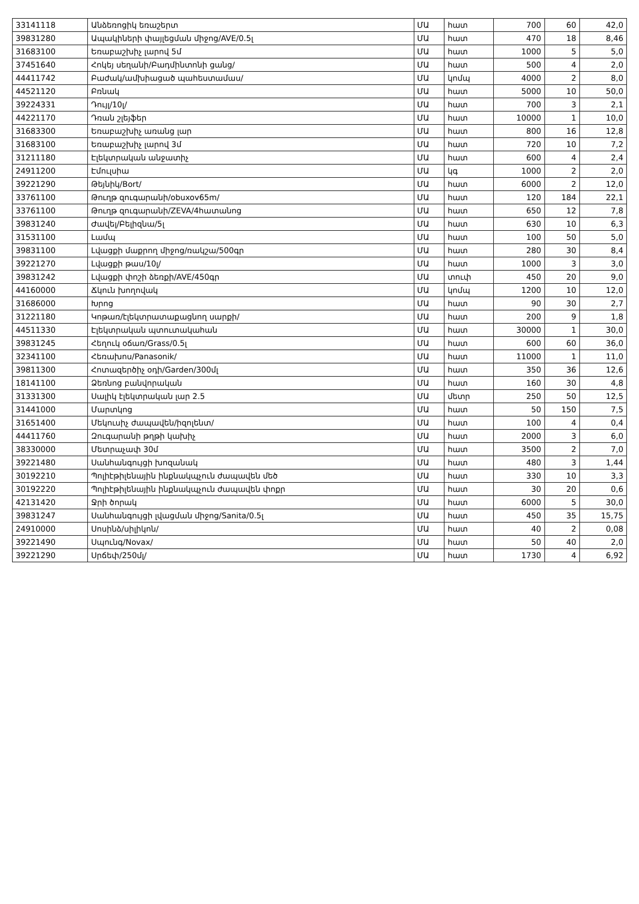| 33141118 | Անձեռոցիկ եռաշերտ | ՄԱ | հատ | 700 | 60 | 42,0 |
| 39831280 | Ապակիների փայլեցման միջոց/AVE/0.5լ | ՄԱ | հատ | 470 | 18 | 8,46 |
| 31683100 | Եռաբաշխիչ լարով 5մ | ՄԱ | հատ | 1000 | 5 | 5,0 |
| 37451640 | Հոկեյ սեղանի/Բադմինտոնի ցանց/ | ՄԱ | հատ | 500 | 4 | 2,0 |
| 44411742 | Բաժակ/ամխիացած պահեստամաս/ | ՄԱ | կոմպ | 4000 | 2 | 8,0 |
| 44521120 | Բռնակ | ՄԱ | հատ | 5000 | 10 | 50,0 |
| 39224331 | Դույլ/10լ/ | ՄԱ | հատ | 700 | 3 | 2,1 |
| 44221170 | Դռան շլեյֆեր | ՄԱ | հատ | 10000 | 1 | 10,0 |
| 31683300 | Եռաբաշխիչ առանց լար | ՄԱ | հատ | 800 | 16 | 12,8 |
| 31683100 | Եռաբաշխիչ լարով 3մ | ՄԱ | հատ | 720 | 10 | 7,2 |
| 31211180 | Էլեկտրական անջատիչ | ՄԱ | հատ | 600 | 4 | 2,4 |
| 24911200 | Էմուլսիա | ՄԱ | կգ | 1000 | 2 | 2,0 |
| 39221290 | Թեյնիկ/Bort/ | ՄԱ | հատ | 6000 | 2 | 12,0 |
| 33761100 | Թուղթ զուգարանի/obuxov65m/ | ՄԱ | հատ | 120 | 184 | 22,1 |
| 33761100 | Թուղթ զուգարանի/ZEVA/4հատանոց | ՄԱ | հատ | 650 | 12 | 7,8 |
| 39831240 | Ժավել/Բելիզնա/5լ | ՄԱ | հատ | 630 | 10 | 6,3 |
| 31531100 | Լամպ | ՄԱ | հատ | 100 | 50 | 5,0 |
| 39831100 | Լվացքի մաքրող միջոց/ռակշա/500գր | ՄԱ | հատ | 280 | 30 | 8,4 |
| 39221270 | Լվացքի թաս/10լ/ | ՄԱ | հատ | 1000 | 3 | 3,0 |
| 39831242 | Լվացքի փոշի ձեռքի/AVE/450գր | ՄԱ | տուփ | 450 | 20 | 9,0 |
| 44160000 | Ճկուն խողովակ | ՄԱ | կոմպ | 1200 | 10 | 12,0 |
| 31686000 | Խրոց | ՄԱ | հատ | 90 | 30 | 2,7 |
| 31221180 | Կոթառ/էլեկտրատաքացնող սարքի/ | ՄԱ | հատ | 200 | 9 | 1,8 |
| 44511330 | Էլեկտրական պտուտակահան | ՄԱ | հատ | 30000 | 1 | 30,0 |
| 39831245 | Հեղուկ օճառ/Grass/0.5լ | ՄԱ | հատ | 600 | 60 | 36,0 |
| 32341100 | Հեռախոս/Panasonik/ | ՄԱ | հատ | 11000 | 1 | 11,0 |
| 39811300 | Հոտազերծիչ օդի/Garden/300մլ | ՄԱ | հատ | 350 | 36 | 12,6 |
| 18141100 | Ձեռնոց բանվորական | ՄԱ | հատ | 160 | 30 | 4,8 |
| 31331300 | Սալիկ էլեկտրական լար 2.5 | ՄԱ | մետր | 250 | 50 | 12,5 |
| 31441000 | Մարտկոց | ՄԱ | հատ | 50 | 150 | 7,5 |
| 31651400 | Մեկուսիչ ժապավեն/իզոլենտ/ | ՄԱ | հատ | 100 | 4 | 0,4 |
| 44411760 | Զուգարանի թղթի կախիչ | ՄԱ | հատ | 2000 | 3 | 6,0 |
| 38330000 | Մետրաչափ 30մ | ՄԱ | հատ | 3500 | 2 | 7,0 |
| 39221480 | Սանհանգույցի խոզանակ | ՄԱ | հատ | 480 | 3 | 1,44 |
| 30192210 | Պոլիէթիլենային ինքնակպչուն ժապավեն մեծ | ՄԱ | հատ | 330 | 10 | 3,3 |
| 30192220 | Պոլիէթիլենային ինքնակպչուն ժապավեն փոքր | ՄԱ | հատ | 30 | 20 | 0,6 |
| 42131420 | Ջրի ծորակ | ՄԱ | հատ | 6000 | 5 | 30,0 |
| 39831247 | Սանհանգույցի լվացման միջոց/Sanita/0.5լ | ՄԱ | հատ | 450 | 35 | 15,75 |
| 24910000 | Սոսինձ/սիլիկոն/ | ՄԱ | հատ | 40 | 2 | 0,08 |
| 39221490 | Սպունգ/Novax/ | ՄԱ | հատ | 50 | 40 | 2,0 |
| 39221290 | Սրճեփ/250մլ/ | ՄԱ | հատ | 1730 | 4 | 6,92 |